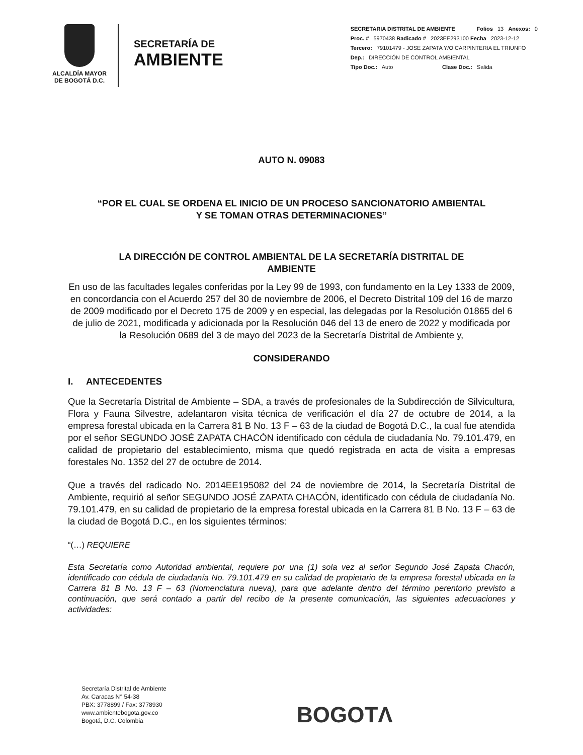ALCALDÍA MAYOR
DE BOGOTÁ D.C.
SECRETARÍA DE
AMBIENTE
SECRETARIA DISTRITAL DE AMBIENTE Folios 13 Anexos: 0
Proc. # 5970438 Radicado # 2023EE293100 Fecha 2023-12-12
Tercero: 79101479 - JOSE ZAPATA Y/O CARPINTERIA EL TRIUNFO
Dep.: DIRECCIÓN DE CONTROL AMBIENTAL
Tipo Doc.: Auto Clase Doc.: Salida
AUTO N. 09083
“POR EL CUAL SE ORDENA EL INICIO DE UN PROCESO SANCIONATORIO AMBIENTAL
Y SE TOMAN OTRAS DETERMINACIONES”
LA DIRECCIÓN DE CONTROL AMBIENTAL DE LA SECRETARÍA DISTRITAL DE
AMBIENTE
En uso de las facultades legales conferidas por la Ley 99 de 1993, con fundamento en la Ley 1333 de 2009, en concordancia con el Acuerdo 257 del 30 de noviembre de 2006, el Decreto Distrital 109 del 16 de marzo de 2009 modificado por el Decreto 175 de 2009 y en especial, las delegadas por la Resolución 01865 del 6 de julio de 2021, modificada y adicionada por la Resolución 046 del 13 de enero de 2022 y modificada por la Resolución 0689 del 3 de mayo del 2023 de la Secretaría Distrital de Ambiente y,
CONSIDERANDO
I. ANTECEDENTES
Que la Secretaría Distrital de Ambiente – SDA, a través de profesionales de la Subdirección de Silvicultura, Flora y Fauna Silvestre, adelantaron visita técnica de verificación el día 27 de octubre de 2014, a la empresa forestal ubicada en la Carrera 81 B No. 13 F – 63 de la ciudad de Bogotá D.C., la cual fue atendida por el señor SEGUNDO JOSÉ ZAPATA CHACÓN identificado con cédula de ciudadanía No. 79.101.479, en calidad de propietario del establecimiento, misma que quedó registrada en acta de visita a empresas forestales No. 1352 del 27 de octubre de 2014.
Que a través del radicado No. 2014EE195082 del 24 de noviembre de 2014, la Secretaría Distrital de Ambiente, requirió al señor SEGUNDO JOSÉ ZAPATA CHACÓN, identificado con cédula de ciudadanía No. 79.101.479, en su calidad de propietario de la empresa forestal ubicada en la Carrera 81 B No. 13 F – 63 de la ciudad de Bogotá D.C., en los siguientes términos:
“(…) REQUIERE
Esta Secretaría como Autoridad ambiental, requiere por una (1) sola vez al señor Segundo José Zapata Chacón, identificado con cédula de ciudadanía No. 79.101.479 en su calidad de propietario de la empresa forestal ubicada en la Carrera 81 B No. 13 F – 63 (Nomenclatura nueva), para que adelante dentro del término perentorio previsto a continuación, que será contado a partir del recibo de la presente comunicación, las siguientes adecuaciones y actividades:
Secretaría Distrital de Ambiente
Av. Caracas N° 54-38
PBX: 3778899 / Fax: 3778930
www.ambientebogota.gov.co
Bogotá, D.C. Colombia
BOGOTΛ